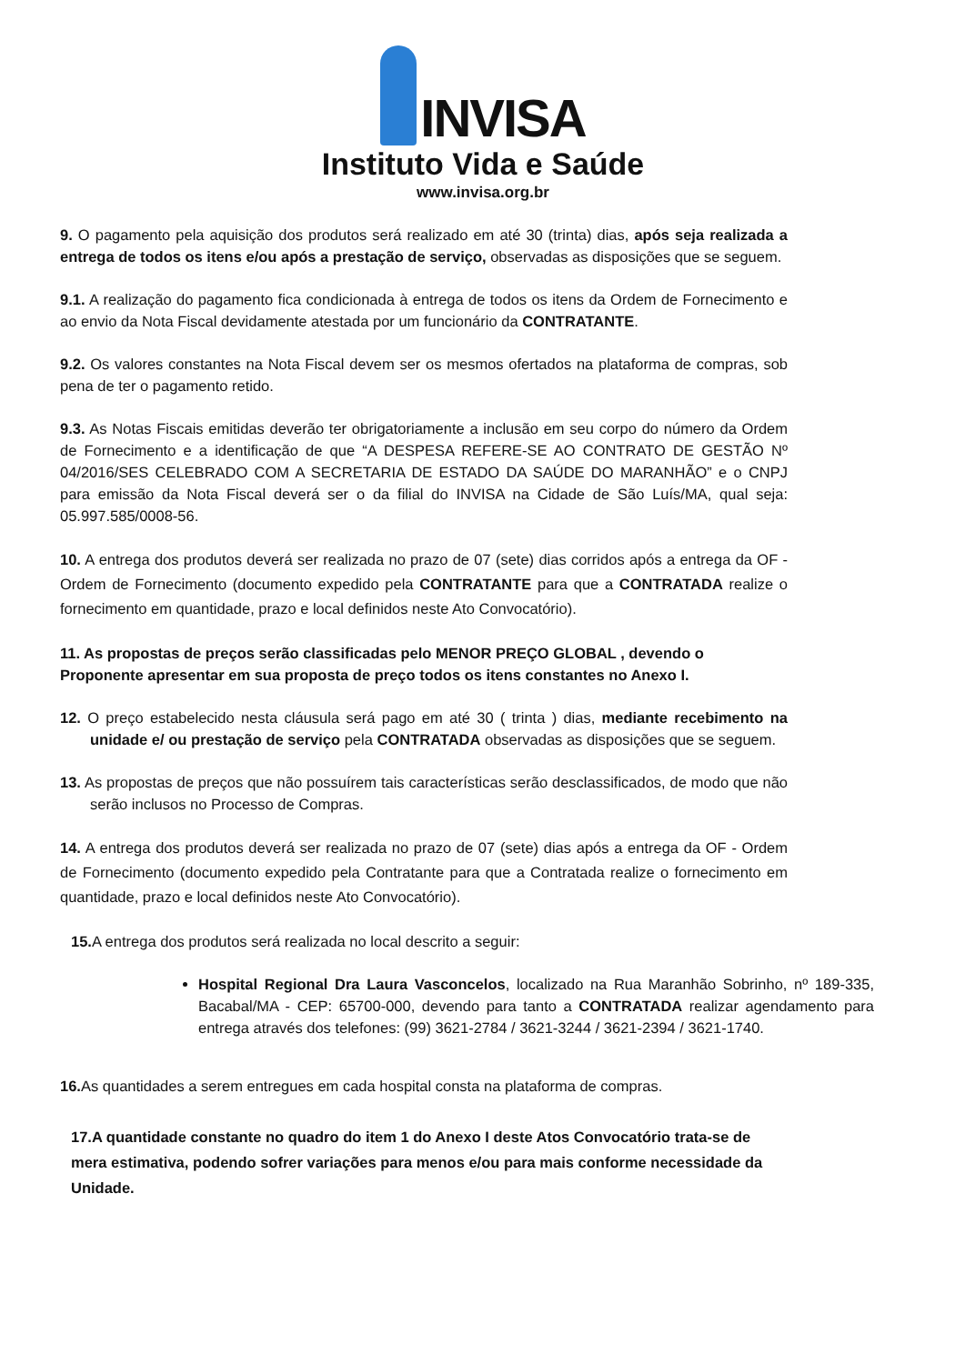INVISA
Instituto Vida e Saúde
www.invisa.org.br
9. O pagamento pela aquisição dos produtos será realizado em até 30 (trinta) dias, após seja realizada a entrega de todos os itens e/ou após a prestação de serviço, observadas as disposições que se seguem.
9.1. A realização do pagamento fica condicionada à entrega de todos os itens da Ordem de Fornecimento e ao envio da Nota Fiscal devidamente atestada por um funcionário da CONTRATANTE.
9.2. Os valores constantes na Nota Fiscal devem ser os mesmos ofertados na plataforma de compras, sob pena de ter o pagamento retido.
9.3. As Notas Fiscais emitidas deverão ter obrigatoriamente a inclusão em seu corpo do número da Ordem de Fornecimento e a identificação de que “A DESPESA REFERE-SE AO CONTRATO DE GESTÃO Nº 04/2016/SES CELEBRADO COM A SECRETARIA DE ESTADO DA SAÚDE DO MARANHÃO” e o CNPJ para emissão da Nota Fiscal deverá ser o da filial do INVISA na Cidade de São Luís/MA, qual seja: 05.997.585/0008-56.
10. A entrega dos produtos deverá ser realizada no prazo de 07 (sete) dias corridos após a entrega da OF - Ordem de Fornecimento (documento expedido pela CONTRATANTE para que a CONTRATADA realize o fornecimento em quantidade, prazo e local definidos neste Ato Convocatório).
11. As propostas de preços serão classificadas pelo MENOR PREÇO GLOBAL , devendo o Proponente apresentar em sua proposta de preço todos os itens constantes no Anexo I.
12. O preço estabelecido nesta cláusula será pago em até 30 ( trinta ) dias, mediante recebimento na unidade e/ ou prestação de serviço pela CONTRATADA observadas as disposições que se seguem.
13. As propostas de preços que não possuírem tais características serão desclassificados, de modo que não serão inclusos no Processo de Compras.
14. A entrega dos produtos deverá ser realizada no prazo de 07 (sete) dias após a entrega da OF - Ordem de Fornecimento (documento expedido pela Contratante para que a Contratada realize o fornecimento em quantidade, prazo e local definidos neste Ato Convocatório).
15. A entrega dos produtos será realizada no local descrito a seguir:
Hospital Regional Dra Laura Vasconcelos, localizado na Rua Maranhão Sobrinho, nº 189-335, Bacabal/MA - CEP: 65700-000, devendo para tanto a CONTRATADA realizar agendamento para entrega através dos telefones: (99) 3621-2784 / 3621-3244 / 3621-2394 / 3621-1740.
16. As quantidades a serem entregues em cada hospital consta na plataforma de compras.
17.A quantidade constante no quadro do item 1 do Anexo I deste Atos Convocatório trata-se de mera estimativa, podendo sofrer variações para menos e/ou para mais conforme necessidade da Unidade.